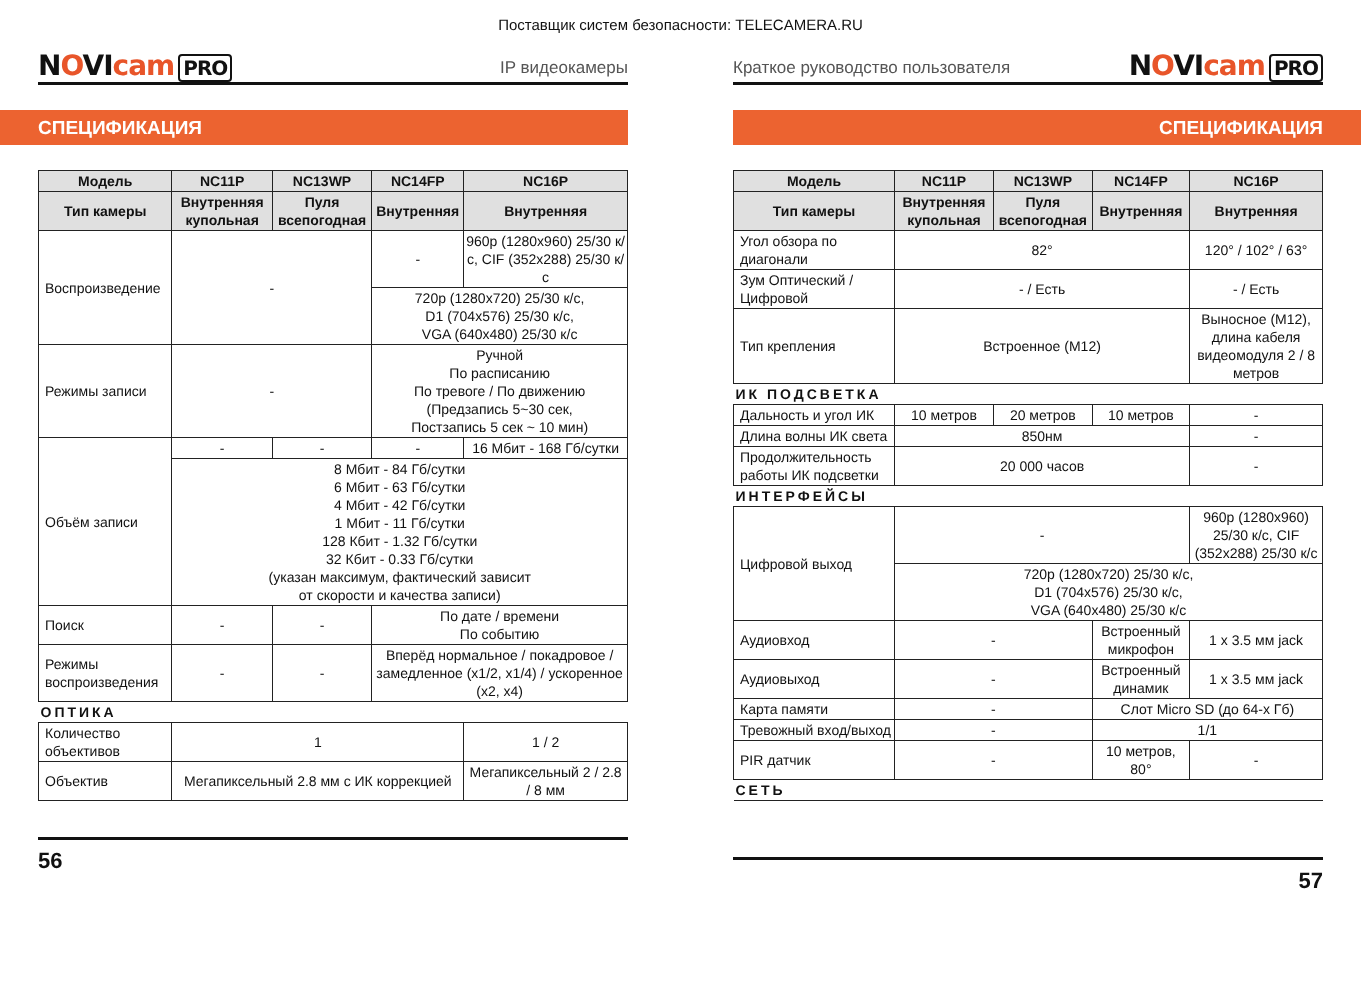Поставщик систем безопасности: TELECAMERA.RU
NOVIcam PRO
IP видеокамеры
СПЕЦИФИКАЦИЯ
| Модель | NC11P | NC13WP | NC14FP | NC16P |
| --- | --- | --- | --- | --- |
| Тип камеры | Внутренняя купольная | Пуля всепогодная | Внутренняя | Внутренняя |
| Воспроизведение | - | | - | 960p (1280x960) 25/30 к/с, CIF (352x288) 25/30 к/с |
| | | | 720p (1280x720) 25/30 к/с, D1 (704x576) 25/30 к/с, VGA (640x480) 25/30 к/с | |
| Режимы записи | - | | Ручной По расписанию По тревоге / По движению (Предзапись 5~30 сек, Постзапись 5 сек ~ 10 мин) | |
| Объём записи | - | - | - | 16 Мбит - 168 Гб/сутки |
| | 8 Мбит - 84 Гб/сутки 6 Мбит - 63 Гб/сутки 4 Мбит - 42 Гб/сутки 1 Мбит - 11 Гб/сутки 128 Кбит - 1.32 Гб/сутки 32 Кбит - 0.33 Гб/сутки (указан максимум, фактический зависит от скорости и качества записи) | | | |
| Поиск | - | - | По дате / времени По событию | |
| Режимы воспроизведения | - | - | Вперёд нормальное / покадровое / замедленное (x1/2, x1/4) / ускоренное (x2, x4) | |
| ОПТИКА | | | | |
| Количество объективов | 1 | | | 1 / 2 |
| Объектив | Мегапиксельный 2.8 мм с ИК коррекцией | | | Мегапиксельный 2 / 2.8 / 8 мм |
56
Краткое руководство пользователя
NOVIcam PRO
СПЕЦИФИКАЦИЯ
| Модель | NC11P | NC13WP | NC14FP | NC16P |
| --- | --- | --- | --- | --- |
| Тип камеры | Внутренняя купольная | Пуля всепогодная | Внутренняя | Внутренняя |
| Угол обзора по диагонали | 82° | | | 120° / 102° / 63° |
| Зум Оптический / Цифровой | - / Есть | | | - / Есть |
| Тип крепления | Встроенное (M12) | | | Выносное (M12), длина кабеля видеомодуля 2 / 8 метров |
| ИК ПОДСВЕТКА | | | | |
| Дальность и угол ИК | 10 метров | 20 метров | 10 метров | - |
| Длина волны ИК света | 850нм | | | - |
| Продолжительность работы ИК подсветки | 20 000 часов | | | - |
| ИНТЕРФЕЙСЫ | | | | |
| Цифровой выход | - | | | 960p (1280x960) 25/30 к/с, CIF (352x288) 25/30 к/с |
| | 720p (1280x720) 25/30 к/с, D1 (704x576) 25/30 к/с, VGA (640x480) 25/30 к/с | | | |
| Аудиовход | - | | Встроенный микрофон | 1 x 3.5 мм jack |
| Аудиовыход | - | | Встроенный динамик | 1 x 3.5 мм jack |
| Карта памяти | - | | Слот Micro SD (до 64-х Гб) | |
| Тревожный вход/выход | - | | 1/1 | |
| PIR датчик | - | | 10 метров, 80° | - |
| СЕТЬ | | | | |
57